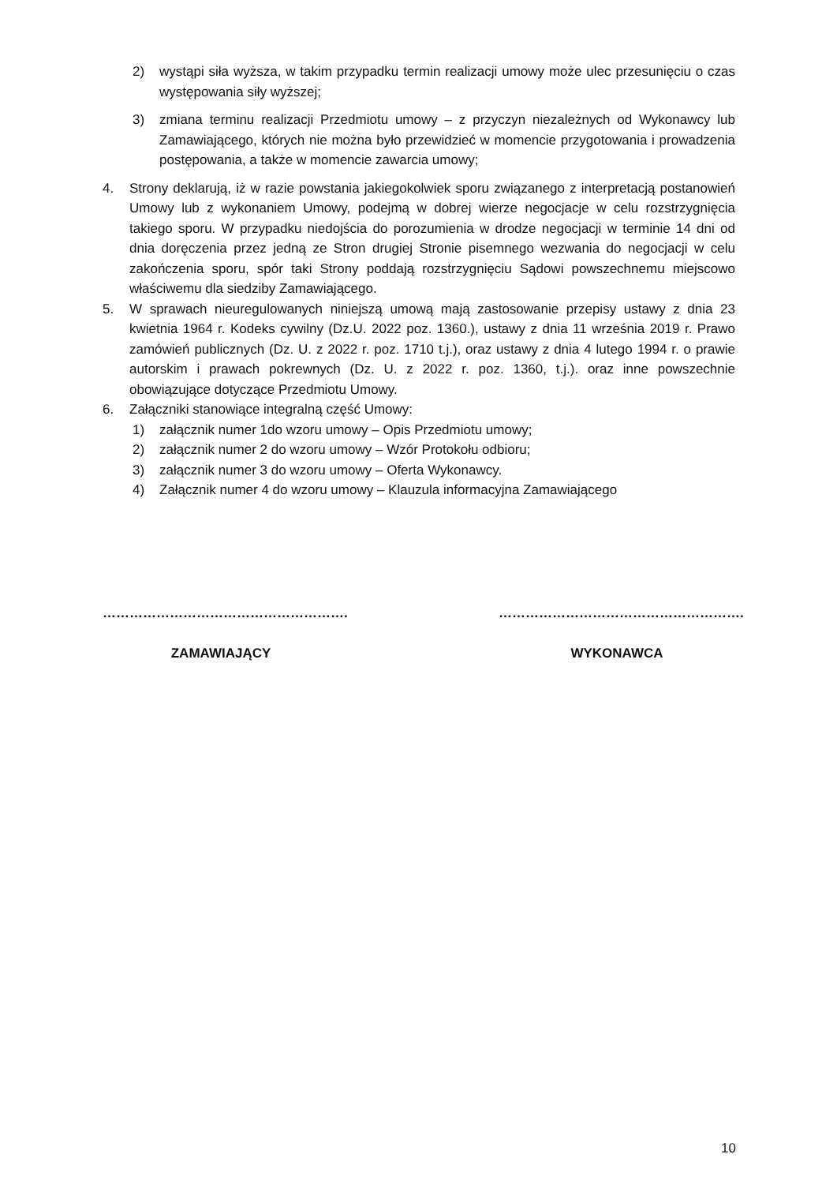2) wystąpi siła wyższa, w takim przypadku termin realizacji umowy może ulec przesunięciu o czas występowania siły wyższej;
3) zmiana terminu realizacji Przedmiotu umowy – z przyczyn niezależnych od Wykonawcy lub Zamawiającego, których nie można było przewidzieć w momencie przygotowania i prowadzenia postępowania, a także w momencie zawarcia umowy;
4. Strony deklarują, iż w razie powstania jakiegokolwiek sporu związanego z interpretacją postanowień Umowy lub z wykonaniem Umowy, podejmą w dobrej wierze negocjacje w celu rozstrzygnięcia takiego sporu. W przypadku niedojścia do porozumienia w drodze negocjacji w terminie 14 dni od dnia doręczenia przez jedną ze Stron drugiej Stronie pisemnego wezwania do negocjacji w celu zakończenia sporu, spór taki Strony poddają rozstrzygnięciu Sądowi powszechnemu miejscowo właściwemu dla siedziby Zamawiającego.
5. W sprawach nieuregulowanych niniejszą umową mają zastosowanie przepisy ustawy z dnia 23 kwietnia 1964 r. Kodeks cywilny (Dz.U. 2022 poz. 1360.), ustawy z dnia 11 września 2019 r. Prawo zamówień publicznych (Dz. U. z 2022 r. poz. 1710 t.j.), oraz ustawy z dnia 4 lutego 1994 r. o prawie autorskim i prawach pokrewnych (Dz. U. z 2022 r. poz. 1360, t.j.). oraz inne powszechnie obowiązujące dotyczące Przedmiotu Umowy.
6. Załączniki stanowiące integralną część Umowy:
1) załącznik numer 1do wzoru umowy – Opis Przedmiotu umowy;
2) załącznik numer 2 do wzoru umowy – Wzór Protokołu odbioru;
3) załącznik numer 3 do wzoru umowy – Oferta Wykonawcy.
4) Załącznik numer 4 do wzoru umowy – Klauzula informacyjna Zamawiającego
……………………………………………….
ZAMAWIAJĄCY
……………………………………………….
WYKONAWCA
10